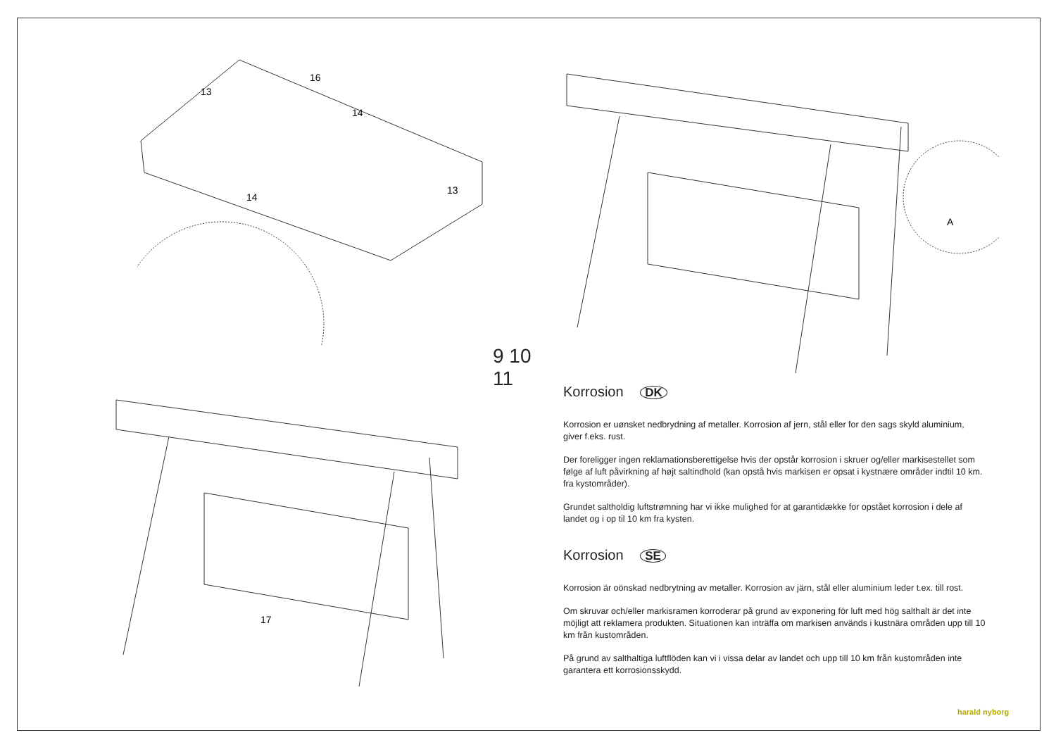16
13
14
14
13
A
17
9 10
11
Korrosion DK
Korrosion er uønsket nedbrydning af metaller. Korrosion af jern, stål eller for den sags skyld aluminium, giver f.eks. rust.
Der foreligger ingen reklamationsberettigelse hvis der opstår korrosion i skruer og/eller markisestellet som følge af luft påvirkning af højt saltindhold (kan opstå hvis markisen er opsat i kystnære områder indtil 10 km. fra kystområder).
Grundet saltholdig luftstrømning har vi ikke mulighed for at garantidække for opstået korrosion i dele af landet og i op til 10 km fra kysten.
Korrosion SE
Korrosion är oönskad nedbrytning av metaller. Korrosion av järn, stål eller aluminium leder t.ex. till rost.
Om skruvar och/eller markisramen korroderar på grund av exponering för luft med hög salthalt är det inte möjligt att reklamera produkten. Situationen kan inträffa om markisen används i kustnära områden upp till 10 km från kustområden.
På grund av salthaltiga luftflöden kan vi i vissa delar av landet och upp till 10 km från kustområden inte garantera ett korrosionsskydd.
harald nyborg